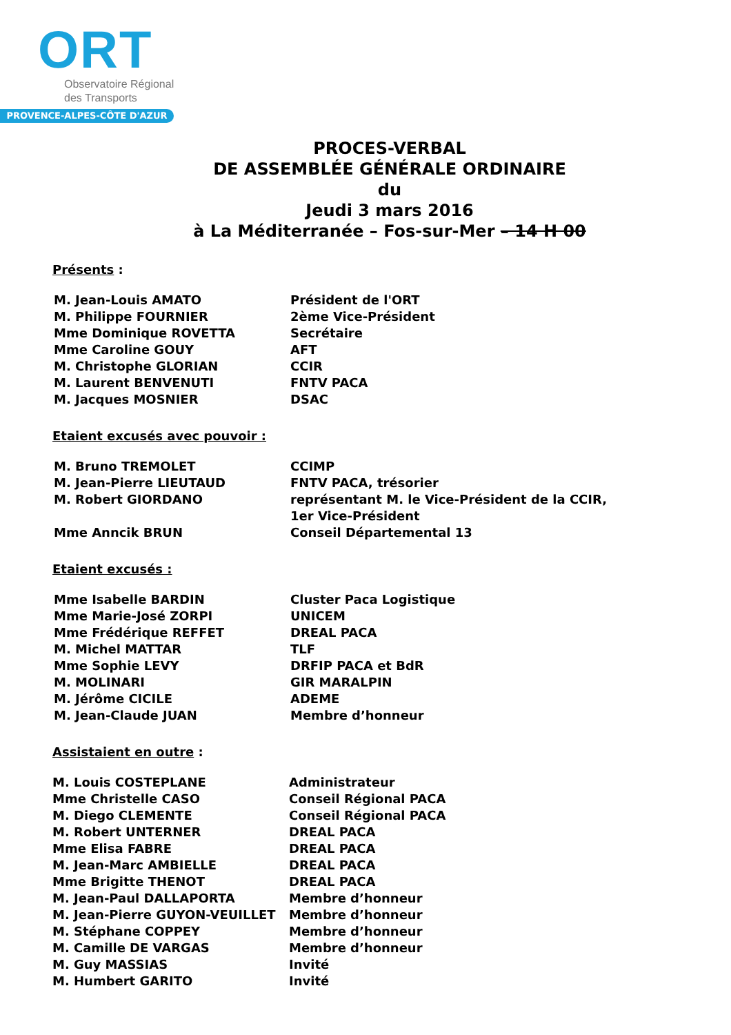ORT
Observatoire Régional
des Transports
PROVENCE-ALPES-CÔTE D'AZUR
PROCES-VERBAL
DE ASSEMBLÉE GÉNÉRALE ORDINAIRE
du
Jeudi 3 mars 2016
à La Méditerranée – Fos-sur-Mer – 14 H 00
Présents :
| M. Jean-Louis AMATO | Président de l'ORT |
| M. Philippe FOURNIER | 2ème Vice-Président |
| Mme Dominique ROVETTA | Secrétaire |
| Mme Caroline GOUY | AFT |
| M. Christophe GLORIAN | CCIR |
| M. Laurent BENVENUTI | FNTV PACA |
| M. Jacques MOSNIER | DSAC |
Etaient excusés avec pouvoir :
| M. Bruno TREMOLET | CCIMP |
| M. Jean-Pierre LIEUTAUD | FNTV PACA, trésorier |
| M. Robert GIORDANO | représentant M. le Vice-Président de la CCIR, 1er Vice-Président |
| Mme Anncik BRUN | Conseil Départemental 13 |
Etaient excusés :
| Mme Isabelle BARDIN | Cluster Paca Logistique |
| Mme Marie-José ZORPI | UNICEM |
| Mme Frédérique REFFET | DREAL PACA |
| M. Michel MATTAR | TLF |
| Mme Sophie LEVY | DRFIP PACA et BdR |
| M. MOLINARI | GIR MARALPIN |
| M. Jérôme CICILE | ADEME |
| M. Jean-Claude JUAN | Membre d’honneur |
Assistaient en outre :
| M. Louis COSTEPLANE | Administrateur |
| Mme Christelle CASO | Conseil Régional PACA |
| M. Diego CLEMENTE | Conseil Régional PACA |
| M. Robert UNTERNER | DREAL PACA |
| Mme Elisa FABRE | DREAL PACA |
| M. Jean-Marc AMBIELLE | DREAL PACA |
| Mme Brigitte THENOT | DREAL PACA |
| M. Jean-Paul DALLAPORTA | Membre d’honneur |
| M. Jean-Pierre GUYON-VEUILLET | Membre d’honneur |
| M. Stéphane COPPEY | Membre d’honneur |
| M. Camille DE VARGAS | Membre d’honneur |
| M. Guy MASSIAS | Invité |
| M. Humbert GARITO | Invité |